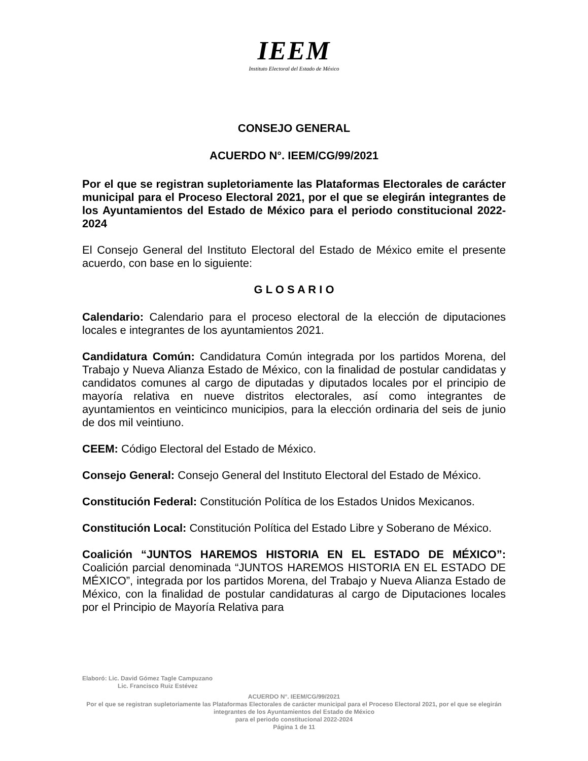IEEM
Instituto Electoral del Estado de México
CONSEJO GENERAL
ACUERDO N°. IEEM/CG/99/2021
Por el que se registran supletoriamente las Plataformas Electorales de carácter municipal para el Proceso Electoral 2021, por el que se elegirán integrantes de los Ayuntamientos del Estado de México para el periodo constitucional 2022-2024
El Consejo General del Instituto Electoral del Estado de México emite el presente acuerdo, con base en lo siguiente:
G L O S A R I O
Calendario: Calendario para el proceso electoral de la elección de diputaciones locales e integrantes de los ayuntamientos 2021.
Candidatura Común: Candidatura Común integrada por los partidos Morena, del Trabajo y Nueva Alianza Estado de México, con la finalidad de postular candidatas y candidatos comunes al cargo de diputadas y diputados locales por el principio de mayoría relativa en nueve distritos electorales, así como integrantes de ayuntamientos en veinticinco municipios, para la elección ordinaria del seis de junio de dos mil veintiuno.
CEEM: Código Electoral del Estado de México.
Consejo General: Consejo General del Instituto Electoral del Estado de México.
Constitución Federal: Constitución Política de los Estados Unidos Mexicanos.
Constitución Local: Constitución Política del Estado Libre y Soberano de México.
Coalición “JUNTOS HAREMOS HISTORIA EN EL ESTADO DE MÉXICO”: Coalición parcial denominada “JUNTOS HAREMOS HISTORIA EN EL ESTADO DE MÉXICO”, integrada por los partidos Morena, del Trabajo y Nueva Alianza Estado de México, con la finalidad de postular candidaturas al cargo de Diputaciones locales por el Principio de Mayoría Relativa para
Elaboró: Lic. David Gómez Tagle Campuzano
Lic. Francisco Ruiz Estévez
ACUERDO N°. IEEM/CG/99/2021
Por el que se registran supletoriamente las Plataformas Electorales de carácter municipal para el Proceso Electoral 2021, por el que se elegirán integrantes de los Ayuntamientos del Estado de México
para el periodo constitucional 2022-2024
Página 1 de 11